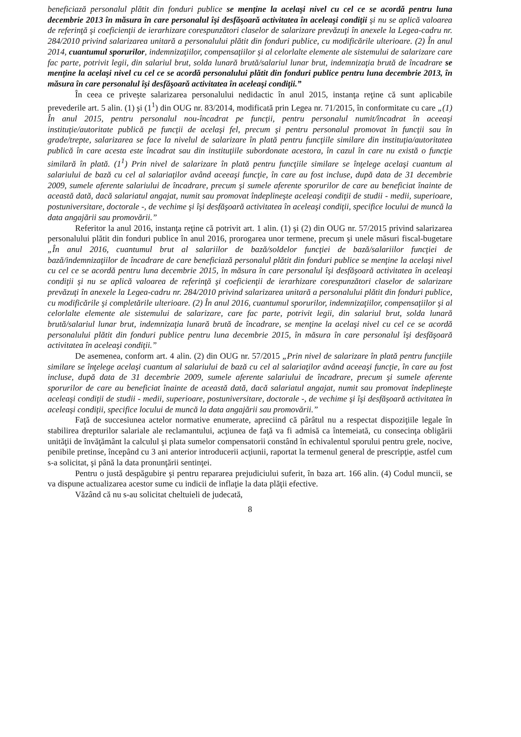beneficiază personalul plătit din fonduri publice se menţine la acelaşi nivel cu cel ce se acordă pentru luna decembrie 2013 în măsura în care personalul îşi desfăşoară activitatea în aceleaşi condiţii şi nu se aplică valoarea de referinţă şi coeficienţii de ierarhizare corespunzători claselor de salarizare prevăzuţi în anexele la Legea-cadru nr. 284/2010 privind salarizarea unitară a personalului plătit din fonduri publice, cu modificările ulterioare. (2) În anul 2014, cuantumul sporurilor, indemnizaţiilor, compensaţiilor şi al celorlalte elemente ale sistemului de salarizare care fac parte, potrivit legii, din salariul brut, solda lunară brută/salariul lunar brut, indemnizaţia brută de încadrare se menţine la acelaşi nivel cu cel ce se acordă personalului plătit din fonduri publice pentru luna decembrie 2013, în măsura în care personalul îşi desfăşoară activitatea în aceleaşi condiţii.”
În ceea ce priveşte salarizarea personalului nedidactic în anul 2015, instanţa reţine că sunt aplicabile prevederile art. 5 alin. (1) şi (1<sup>1</sup>) din OUG nr. 83/2014, modificată prin Legea nr. 71/2015, în conformitate cu care „(1) În anul 2015, pentru personalul nou-încadrat pe funcţii, pentru personalul numit/încadrat în aceeaşi instituţie/autoritate publică pe funcţii de acelaşi fel, precum şi pentru personalul promovat în funcţii sau în grade/trepte, salarizarea se face la nivelul de salarizare în plată pentru funcţiile similare din instituţia/autoritatea publică în care acesta este încadrat sau din instituţiile subordonate acestora, în cazul în care nu există o funcţie similară în plată. (1<sup>1</sup>) Prin nivel de salarizare în plată pentru funcţiile similare se înţelege acelaşi cuantum al salariului de bază cu cel al salariaţilor având aceeaşi funcţie, în care au fost incluse, după data de 31 decembrie 2009, sumele aferente salariului de încadrare, precum şi sumele aferente sporurilor de care au beneficiat înainte de această dată, dacă salariatul angajat, numit sau promovat îndeplineşte aceleaşi condiţii de studii - medii, superioare, postuniversitare, doctorale -, de vechime şi îşi desfăşoară activitatea în aceleaşi condiţii, specifice locului de muncă la data angajării sau promovării.”
Referitor la anul 2016, instanţa reţine că potrivit art. 1 alin. (1) şi (2) din OUG nr. 57/2015 privind salarizarea personalului plătit din fonduri publice în anul 2016, prorogarea unor termene, precum şi unele măsuri fiscal-bugetare „În anul 2016, cuantumul brut al salariilor de bază/soldelor funcţiei de bază/salariilor funcţiei de bază/indemnizaţiilor de încadrare de care beneficiază personalul plătit din fonduri publice se menţine la acelaşi nivel cu cel ce se acordă pentru luna decembrie 2015, în măsura în care personalul îşi desfăşoară activitatea în aceleaşi condiţii şi nu se aplică valoarea de referinţă şi coeficienţii de ierarhizare corespunzători claselor de salarizare prevăzuţi în anexele la Legea-cadru nr. 284/2010 privind salarizarea unitară a personalului plătit din fonduri publice, cu modificările şi completările ulterioare. (2) În anul 2016, cuantumul sporurilor, indemnizaţiilor, compensaţiilor şi al celorlalte elemente ale sistemului de salarizare, care fac parte, potrivit legii, din salariul brut, solda lunară brută/salariul lunar brut, indemnizaţia lunară brută de încadrare, se menţine la acelaşi nivel cu cel ce se acordă personalului plătit din fonduri publice pentru luna decembrie 2015, în măsura în care personalul îşi desfăşoară activitatea în aceleaşi condiţii.”
De asemenea, conform art. 4 alin. (2) din OUG nr. 57/2015 „Prin nivel de salarizare în plată pentru funcţiile similare se înţelege acelaşi cuantum al salariului de bază cu cel al salariaţilor având aceeaşi funcţie, în care au fost incluse, după data de 31 decembrie 2009, sumele aferente salariului de încadrare, precum şi sumele aferente sporurilor de care au beneficiat înainte de această dată, dacă salariatul angajat, numit sau promovat îndeplineşte aceleaşi condiţii de studii - medii, superioare, postuniversitare, doctorale -, de vechime şi îşi desfăşoară activitatea în aceleaşi condiţii, specifice locului de muncă la data angajării sau promovării.”
Faţă de succesiunea actelor normative enumerate, apreciind că pârâtul nu a respectat dispoziţiile legale în stabilirea drepturilor salariale ale reclamantului, acţiunea de faţă va fi admisă ca întemeiată, cu consecinţa obligării unităţii de învăţământ la calculul şi plata sumelor compensatorii constând în echivalentul sporului pentru grele, nocive, penibile pretinse, începând cu 3 ani anterior introducerii acţiunii, raportat la termenul general de prescripţie, astfel cum s-a solicitat, şi până la data pronunţării sentinţei.
Pentru o justă despăgubire şi pentru repararea prejudiciului suferit, în baza art. 166 alin. (4) Codul muncii, se va dispune actualizarea acestor sume cu indicii de inflaţie la data plăţii efective.
Văzând că nu s-au solicitat cheltuieli de judecată,
8